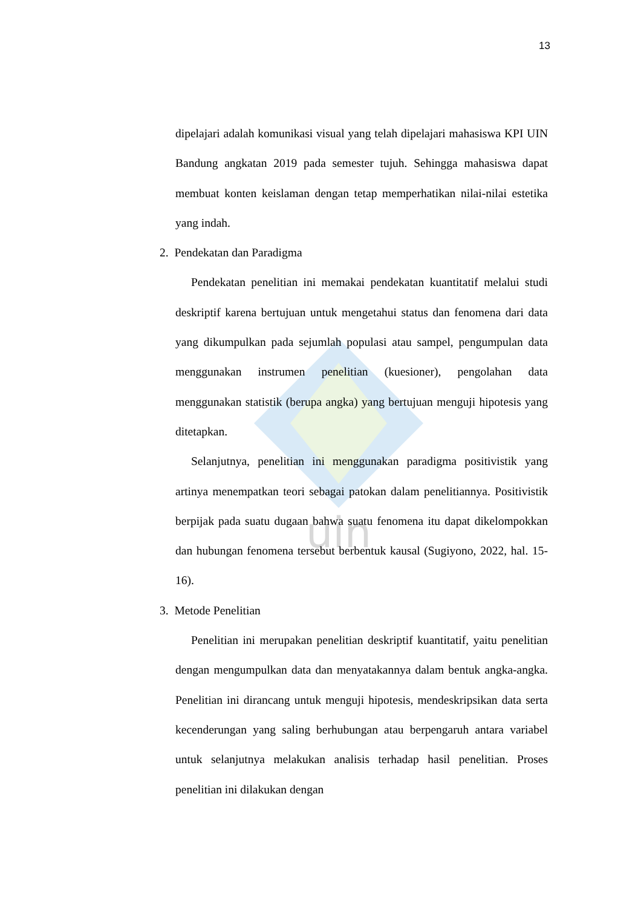uin
13
dipelajari adalah komunikasi visual yang telah dipelajari mahasiswa KPI UIN Bandung angkatan 2019 pada semester tujuh. Sehingga mahasiswa dapat membuat konten keislaman dengan tetap memperhatikan nilai-nilai estetika yang indah.
2. Pendekatan dan Paradigma
Pendekatan penelitian ini memakai pendekatan kuantitatif melalui studi deskriptif karena bertujuan untuk mengetahui status dan fenomena dari data yang dikumpulkan pada sejumlah populasi atau sampel, pengumpulan data menggunakan instrumen penelitian (kuesioner), pengolahan data menggunakan statistik (berupa angka) yang bertujuan menguji hipotesis yang ditetapkan.
Selanjutnya, penelitian ini menggunakan paradigma positivistik yang artinya menempatkan teori sebagai patokan dalam penelitiannya. Positivistik berpijak pada suatu dugaan bahwa suatu fenomena itu dapat dikelompokkan dan hubungan fenomena tersebut berbentuk kausal (Sugiyono, 2022, hal. 15-16).
3. Metode Penelitian
Penelitian ini merupakan penelitian deskriptif kuantitatif, yaitu penelitian dengan mengumpulkan data dan menyatakannya dalam bentuk angka-angka. Penelitian ini dirancang untuk menguji hipotesis, mendeskripsikan data serta kecenderungan yang saling berhubungan atau berpengaruh antara variabel untuk selanjutnya melakukan analisis terhadap hasil penelitian. Proses penelitian ini dilakukan dengan